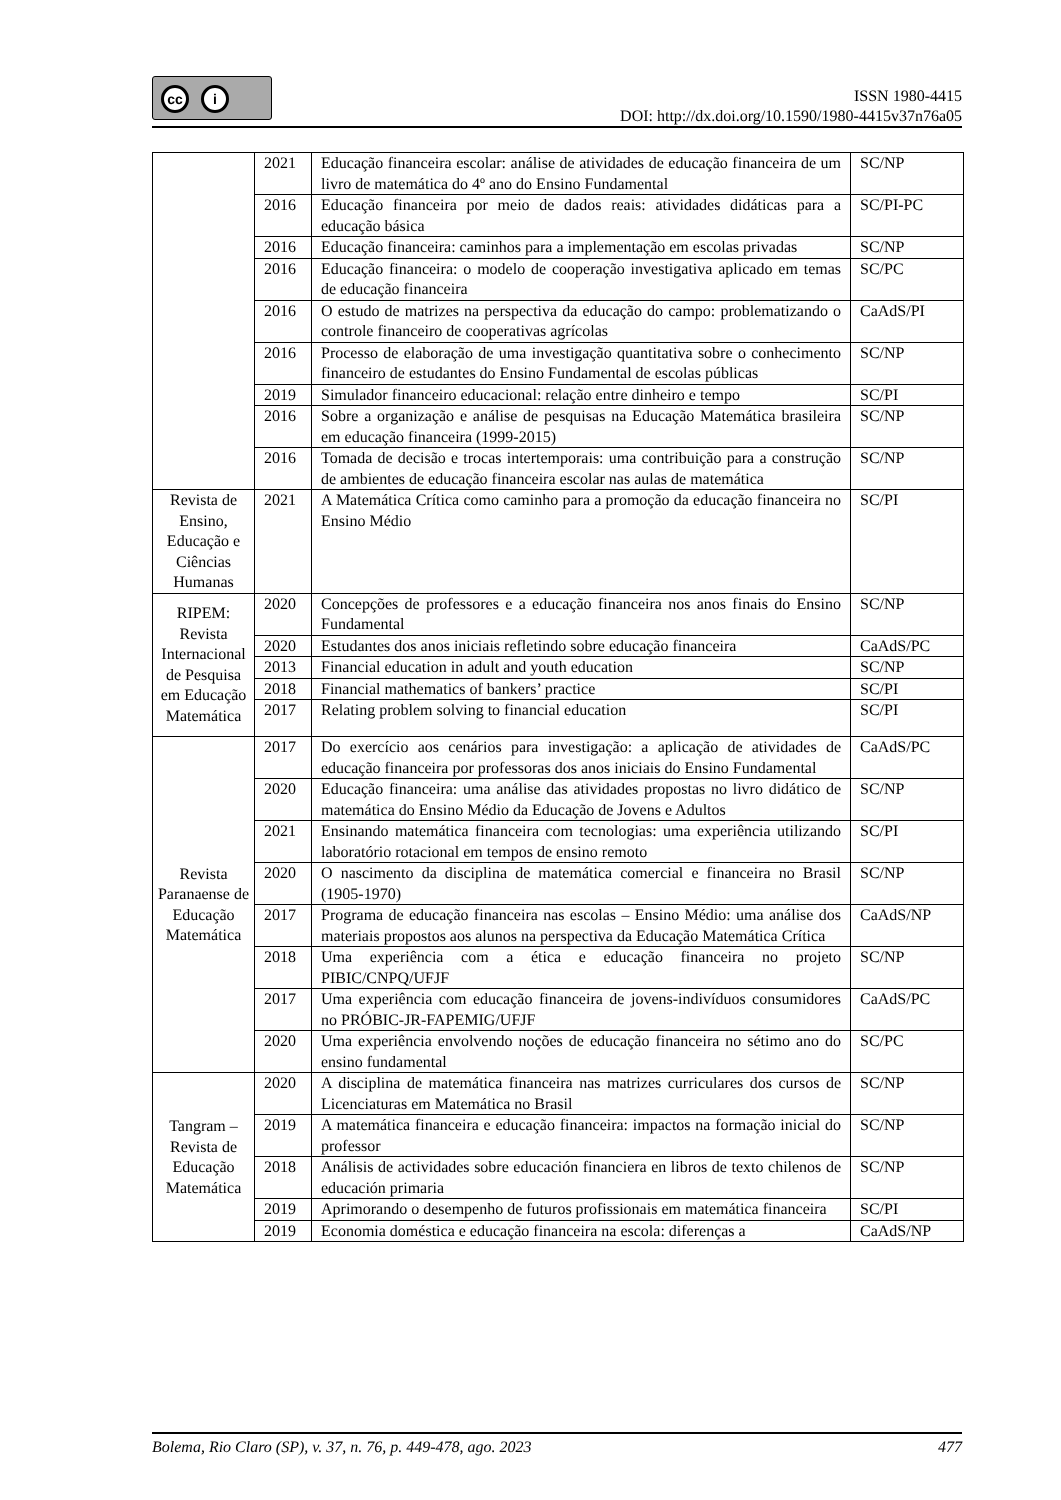cc i
ISSN 1980-4415
DOI: http://dx.doi.org/10.1590/1980-4415v37n76a05
| | 2021 | Educação financeira escolar: análise de atividades de educação financeira de um livro de matemática do 4º ano do Ensino Fundamental | SC/NP |
| | 2016 | Educação financeira por meio de dados reais: atividades didáticas para a educação básica | SC/PI-PC |
| | 2016 | Educação financeira: caminhos para a implementação em escolas privadas | SC/NP |
| | 2016 | Educação financeira: o modelo de cooperação investigativa aplicado em temas de educação financeira | SC/PC |
| | 2016 | O estudo de matrizes na perspectiva da educação do campo: problematizando o controle financeiro de cooperativas agrícolas | CaAdS/PI |
| | 2016 | Processo de elaboração de uma investigação quantitativa sobre o conhecimento financeiro de estudantes do Ensino Fundamental de escolas públicas | SC/NP |
| | 2019 | Simulador financeiro educacional: relação entre dinheiro e tempo | SC/PI |
| | 2016 | Sobre a organização e análise de pesquisas na Educação Matemática brasileira em educação financeira (1999-2015) | SC/NP |
| | 2016 | Tomada de decisão e trocas intertemporais: uma contribuição para a construção de ambientes de educação financeira escolar nas aulas de matemática | SC/NP |
| Revista de Ensino, Educação e Ciências Humanas | 2021 | A Matemática Crítica como caminho para a promoção da educação financeira no Ensino Médio | SC/PI |
| RIPEM: Revista Internacional de Pesquisa em Educação Matemática | 2020 | Concepções de professores e a educação financeira nos anos finais do Ensino Fundamental | SC/NP |
| | 2020 | Estudantes dos anos iniciais refletindo sobre educação financeira | CaAdS/PC |
| | 2013 | Financial education in adult and youth education | SC/NP |
| | 2018 | Financial mathematics of bankers’ practice | SC/PI |
| | 2017 | Relating problem solving to financial education | SC/PI |
| Revista Paranaense de Educação Matemática | 2017 | Do exercício aos cenários para investigação: a aplicação de atividades de educação financeira por professoras dos anos iniciais do Ensino Fundamental | CaAdS/PC |
| | 2020 | Educação financeira: uma análise das atividades propostas no livro didático de matemática do Ensino Médio da Educação de Jovens e Adultos | SC/NP |
| | 2021 | Ensinando matemática financeira com tecnologias: uma experiência utilizando laboratório rotacional em tempos de ensino remoto | SC/PI |
| | 2020 | O nascimento da disciplina de matemática comercial e financeira no Brasil (1905-1970) | SC/NP |
| | 2017 | Programa de educação financeira nas escolas – Ensino Médio: uma análise dos materiais propostos aos alunos na perspectiva da Educação Matemática Crítica | CaAdS/NP |
| | 2018 | Uma experiência com a ética e educação financeira no projeto PIBIC/CNPQ/UFJF | SC/NP |
| | 2017 | Uma experiência com educação financeira de jovens-indivíduos consumidores no PRÓBIC-JR-FAPEMIG/UFJF | CaAdS/PC |
| | 2020 | Uma experiência envolvendo noções de educação financeira no sétimo ano do ensino fundamental | SC/PC |
| Tangram – Revista de Educação Matemática | 2020 | A disciplina de matemática financeira nas matrizes curriculares dos cursos de Licenciaturas em Matemática no Brasil | SC/NP |
| | 2019 | A matemática financeira e educação financeira: impactos na formação inicial do professor | SC/NP |
| | 2018 | Análisis de actividades sobre educación financiera en libros de texto chilenos de educación primaria | SC/NP |
| | 2019 | Aprimorando o desempenho de futuros profissionais em matemática financeira | SC/PI |
| | 2019 | Economia doméstica e educação financeira na escola: diferenças a | CaAdS/NP |
Bolema, Rio Claro (SP), v. 37, n. 76, p. 449-478, ago. 2023 477